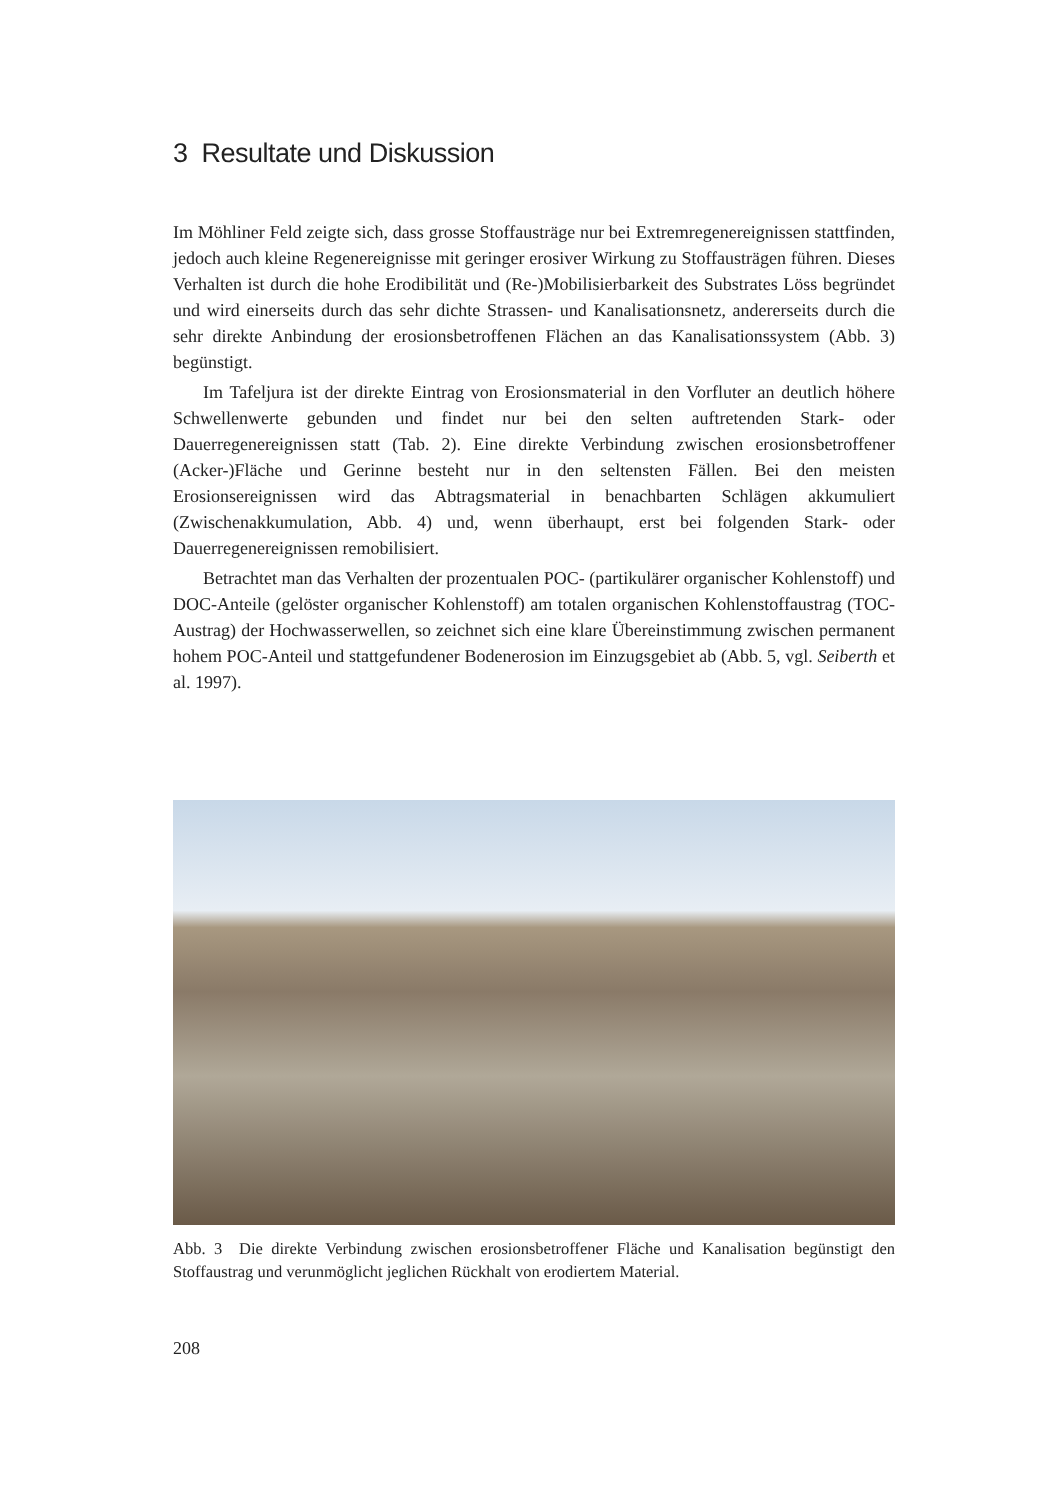3 Resultate und Diskussion
Im Möhliner Feld zeigte sich, dass grosse Stoffausträge nur bei Extremregenereignissen stattfinden, jedoch auch kleine Regenereignisse mit geringer erosiver Wirkung zu Stoffausträgen führen. Dieses Verhalten ist durch die hohe Erodibilität und (Re-)Mobilisierbarkeit des Substrates Löss begründet und wird einerseits durch das sehr dichte Strassen- und Kanalisationsnetz, andererseits durch die sehr direkte Anbindung der erosionsbetroffenen Flächen an das Kanalisationssystem (Abb. 3) begünstigt.
Im Tafeljura ist der direkte Eintrag von Erosionsmaterial in den Vorfluter an deutlich höhere Schwellenwerte gebunden und findet nur bei den selten auftretenden Stark- oder Dauerregenereignissen statt (Tab. 2). Eine direkte Verbindung zwischen erosionsbetroffener (Acker-)Fläche und Gerinne besteht nur in den seltensten Fällen. Bei den meisten Erosionsereignissen wird das Abtragsmaterial in benachbarten Schlägen akkumuliert (Zwischenakkumulation, Abb. 4) und, wenn überhaupt, erst bei folgenden Stark- oder Dauerregenereignissen remobilisiert.
Betrachtet man das Verhalten der prozentualen POC- (partikulärer organischer Kohlenstoff) und DOC-Anteile (gelöster organischer Kohlenstoff) am totalen organischen Kohlenstoffaustrag (TOC-Austrag) der Hochwasserwellen, so zeichnet sich eine klare Übereinstimmung zwischen permanent hohem POC-Anteil und stattgefundener Bodenerosion im Einzugsgebiet ab (Abb. 5, vgl. Seiberth et al. 1997).
Abb. 3 Die direkte Verbindung zwischen erosionsbetroffener Fläche und Kanalisation begünstigt den Stoffaustrag und verunmöglicht jeglichen Rückhalt von erodiertem Material.
208